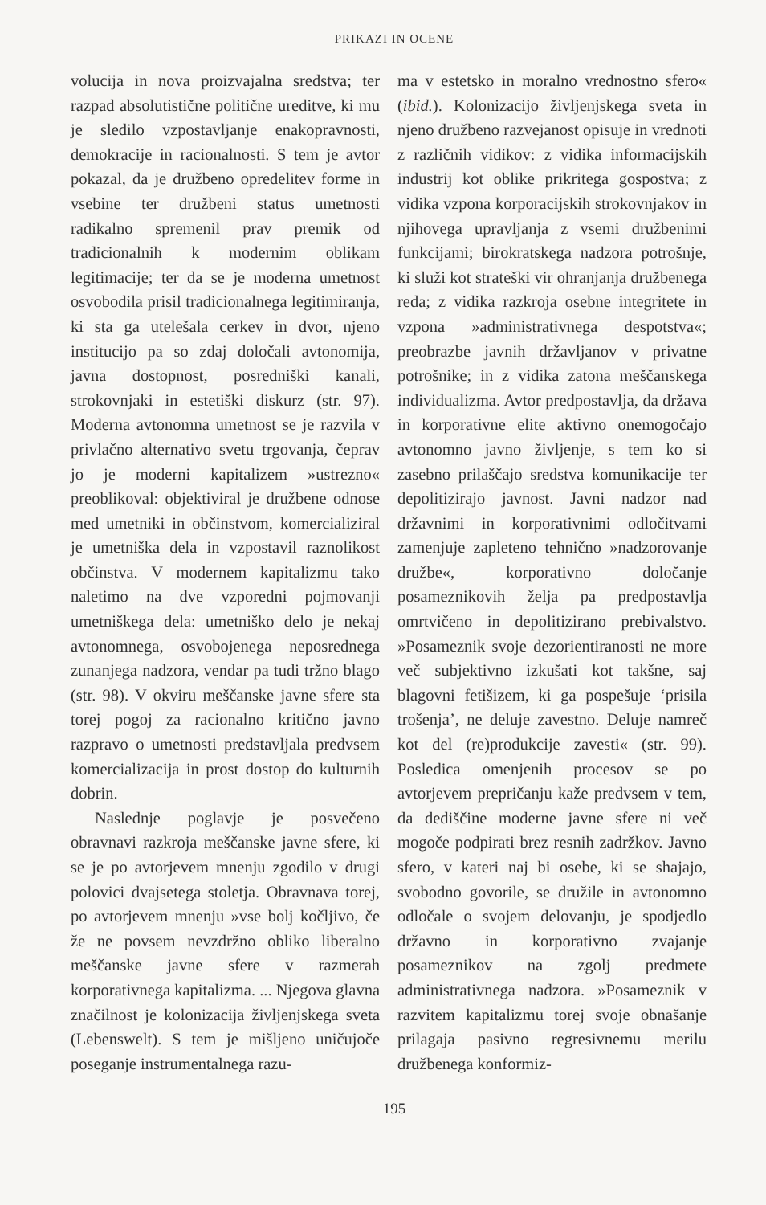PRIKAZI IN OCENE
volucija in nova proizvajalna sredstva; ter razpad absolutistične politične ureditve, ki mu je sledilo vzpostavljanje enakopravnosti, demokracije in racionalnosti. S tem je avtor pokazal, da je družbeno opredelitev forme in vsebine ter družbeni status umetnosti radikalno spremenil prav premik od tradicionalnih k modernim oblikam legitimacije; ter da se je moderna umetnost osvobodila prisil tradicionalnega legitimiranja, ki sta ga utelešala cerkev in dvor, njeno institucijo pa so zdaj določali avtonomija, javna dostopnost, posredniški kanali, strokovnjaki in estetiški diskurz (str. 97). Moderna avtonomna umetnost se je razvila v privlačno alternativo svetu trgovanja, čeprav jo je moderni kapitalizem »ustrezno« preoblikoval: objektiviral je družbene odnose med umetniki in občinstvom, komercializiral je umetniška dela in vzpostavil raznolikost občinstva. V modernem kapitalizmu tako naletimo na dve vzporedni pojmovanji umetniškega dela: umetniško delo je nekaj avtonomnega, osvobojenega neposrednega zunanjega nadzora, vendar pa tudi tržno blago (str. 98). V okviru meščanske javne sfere sta torej pogoj za racionalno kritično javno razpravo o umetnosti predstavljala predvsem komercializacija in prost dostop do kulturnih dobrin.
Naslednje poglavje je posvečeno obravnavi razkroja meščanske javne sfere, ki se je po avtorjevem mnenju zgodilo v drugi polovici dvajsetega stoletja. Obravnava torej, po avtorjevem mnenju »vse bolj kočljivo, če že ne povsem nevzdržno obliko liberalno meščanske javne sfere v razmerah korporativnega kapitalizma. ... Njegova glavna značilnost je kolonizacija življenjskega sveta (Lebenswelt). S tem je mišljeno uničujoče poseganje instrumentalnega razu-
ma v estetsko in moralno vrednostno sfero« (ibid.). Kolonizacijo življenjskega sveta in njeno družbeno razvejanost opisuje in vrednoti z različnih vidikov: z vidika informacijskih industrij kot oblike prikritega gospostva; z vidika vzpona korporacijskih strokovnjakov in njihovega upravljanja z vsemi družbenimi funkcijami; birokratskega nadzora potrošnje, ki služi kot strateški vir ohranjanja družbenega reda; z vidika razkroja osebne integritete in vzpona »administrativnega despotstva«; preobrazbe javnih državljanov v privatne potrošnike; in z vidika zatona meščanskega individualizma. Avtor predpostavlja, da država in korporativne elite aktivno onemogočajo avtonomno javno življenje, s tem ko si zasebno prilaščajo sredstva komunikacije ter depolitizirajo javnost. Javni nadzor nad državnimi in korporativnimi odločitvami zamenjuje zapleteno tehnično »nadzorovanje družbe«, korporativno določanje posameznikovih želja pa predpostavlja omrtvičeno in depolitizirano prebivalstvo. »Posameznik svoje dezorientiranosti ne more več subjektivno izkušati kot takšne, saj blagovni fetišizem, ki ga pospešuje ‘prisila trošenja’, ne deluje zavestno. Deluje namreč kot del (re)produkcije zavesti« (str. 99). Posledica omenjenih procesov se po avtorjevem prepričanju kaže predvsem v tem, da dediščine moderne javne sfere ni več mogoče podpirati brez resnih zadržkov. Javno sfero, v kateri naj bi osebe, ki se shajajo, svobodno govorile, se družile in avtonomno odločale o svojem delovanju, je spodjedlo državno in korporativno zvajanje posameznikov na zgolj predmete administrativnega nadzora. »Posameznik v razvitem kapitalizmu torej svoje obnašanje prilagaja pasivno regresivnemu merilu družbenega konformiz-
195